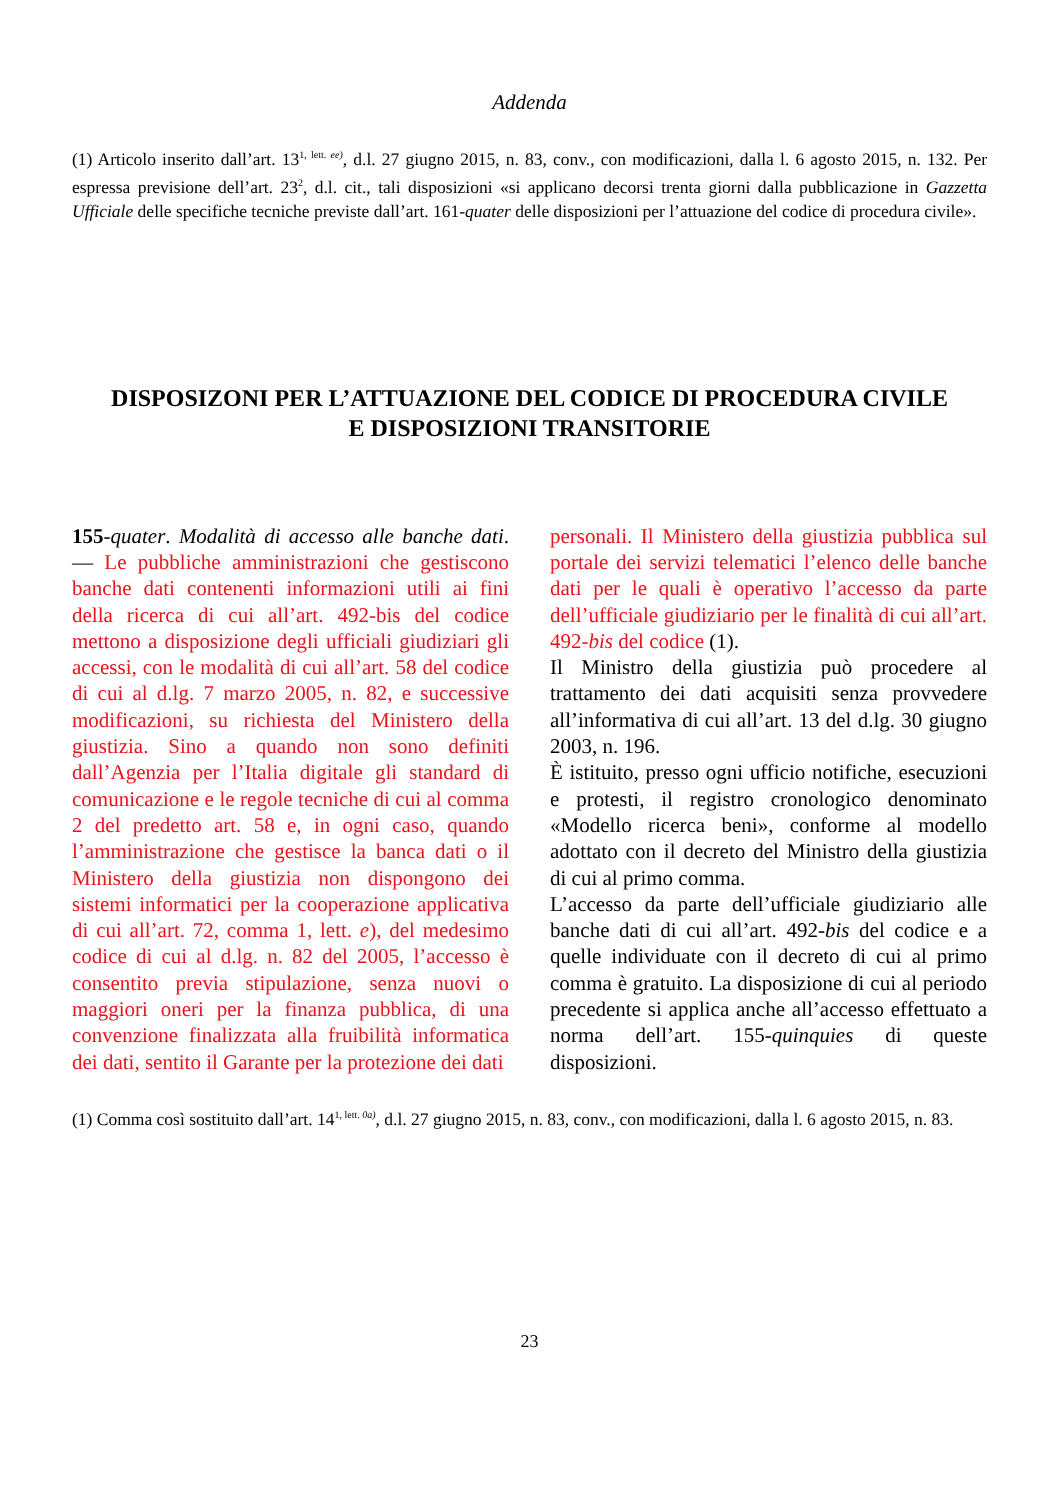Addenda
(1) Articolo inserito dall’art. 13<sup>1, lett. ee)</sup>, d.l. 27 giugno 2015, n. 83, conv., con modificazioni, dalla l. 6 agosto 2015, n. 132. Per espressa previsione dell’art. 23<sup>2</sup>, d.l. cit., tali disposizioni «si applicano decorsi trenta giorni dalla pubblicazione in Gazzetta Ufficiale delle specifiche tecniche previste dall’art. 161-quater delle disposizioni per l’attuazione del codice di procedura civile».
DISPOSIZONI PER L’ATTUAZIONE DEL CODICE DI PROCEDURA CIVILE
E DISPOSIZIONI TRANSITORIE
155-quater. Modalità di accesso alle banche dati. — Le pubbliche amministrazioni che gestiscono banche dati contenenti informazioni utili ai fini della ricerca di cui all’art. 492-bis del codice mettono a disposizione degli ufficiali giudiziari gli accessi, con le modalità di cui all’art. 58 del codice di cui al d.lg. 7 marzo 2005, n. 82, e successive modificazioni, su richiesta del Ministero della giustizia. Sino a quando non sono definiti dall’Agenzia per l’Italia digitale gli standard di comunicazione e le regole tecniche di cui al comma 2 del predetto art. 58 e, in ogni caso, quando l’amministrazione che gestisce la banca dati o il Ministero della giustizia non dispongono dei sistemi informatici per la cooperazione applicativa di cui all’art. 72, comma 1, lett. e), del medesimo codice di cui al d.lg. n. 82 del 2005, l’accesso è consentito previa stipulazione, senza nuovi o maggiori oneri per la finanza pubblica, di una convenzione finalizzata alla fruibilità informatica dei dati, sentito il Garante per la protezione dei dati
personali. Il Ministero della giustizia pubblica sul portale dei servizi telematici l’elenco delle banche dati per le quali è operativo l’accesso da parte dell’ufficiale giudiziario per le finalità di cui all’art. 492-bis del codice (1).
Il Ministro della giustizia può procedere al trattamento dei dati acquisiti senza provvedere all’informativa di cui all’art. 13 del d.lg. 30 giugno 2003, n. 196.
È istituito, presso ogni ufficio notifiche, esecuzioni e protesti, il registro cronologico denominato «Modello ricerca beni», conforme al modello adottato con il decreto del Ministro della giustizia di cui al primo comma.
L’accesso da parte dell’ufficiale giudiziario alle banche dati di cui all’art. 492-bis del codice e a quelle individuate con il decreto di cui al primo comma è gratuito. La disposizione di cui al periodo precedente si applica anche all’accesso effettuato a norma dell’art. 155-quinquies di queste disposizioni.
(1) Comma così sostituito dall’art. 14<sup>1, lett. 0a)</sup>, d.l. 27 giugno 2015, n. 83, conv., con modificazioni, dalla l. 6 agosto 2015, n. 83.
23